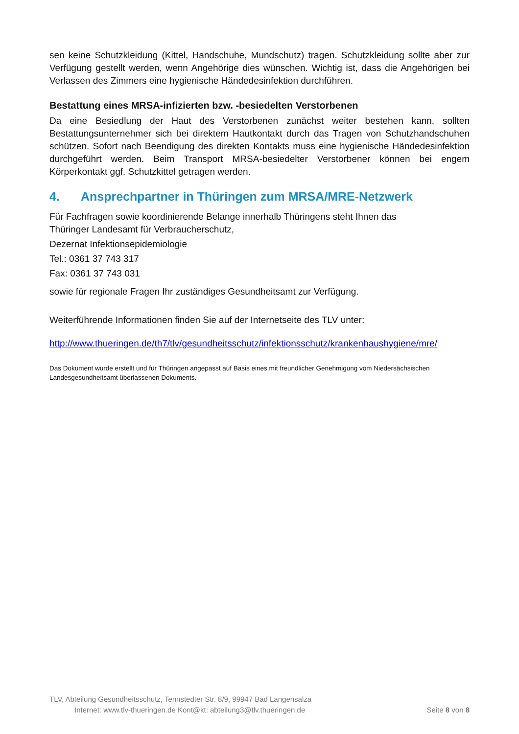sen keine Schutzkleidung (Kittel, Handschuhe, Mundschutz) tragen. Schutzkleidung sollte aber zur Verfügung gestellt werden, wenn Angehörige dies wünschen. Wichtig ist, dass die Angehörigen bei Verlassen des Zimmers eine hygienische Händedesinfektion durchführen.
Bestattung eines MRSA-infizierten bzw. -besiedelten Verstorbenen
Da eine Besiedlung der Haut des Verstorbenen zunächst weiter bestehen kann, sollten Bestattungsunternehmer sich bei direktem Hautkontakt durch das Tragen von Schutzhandschuhen schützen. Sofort nach Beendigung des direkten Kontakts muss eine hygienische Händedesinfektion durchgeführt werden. Beim Transport MRSA-besiedelter Verstorbener können bei engem Körperkontakt ggf. Schutzkittel getragen werden.
4. Ansprechpartner in Thüringen zum MRSA/MRE-Netzwerk
Für Fachfragen sowie koordinierende Belange innerhalb Thüringens steht Ihnen das
Thüringer Landesamt für Verbraucherschutz,
Dezernat Infektionsepidemiologie
Tel.: 0361 37 743 317
Fax: 0361 37 743 031
sowie für regionale Fragen Ihr zuständiges Gesundheitsamt zur Verfügung.
Weiterführende Informationen finden Sie auf der Internetseite des TLV unter:
http://www.thueringen.de/th7/tlv/gesundheitsschutz/infektionsschutz/krankenhaushygiene/mre/
Das Dokument wurde erstellt und für Thüringen angepasst auf Basis eines mit freundlicher Genehmigung vom Niedersächsischen Landesgesundheitsamt überlassenen Dokuments.
TLV, Abteilung Gesundheitsschutz, Tennstedter Str. 8/9, 99947 Bad Langensalza
Internet: www.tlv-thueringen.de Kont@kt: abteilung3@tlv.thueringen.de Seite 8 von 8